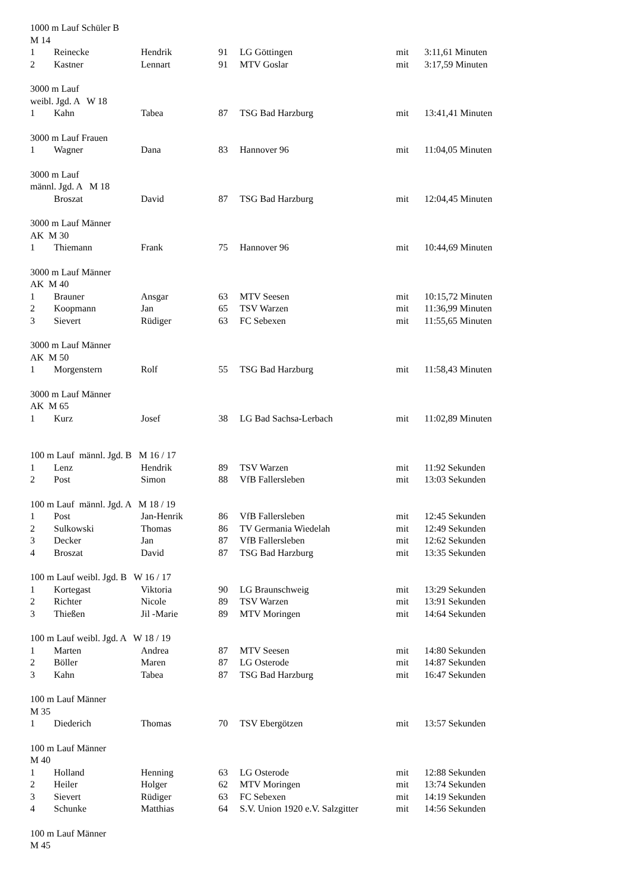| 1000 m Lauf Schüler B | | | | | | |
| M 14 | | | | | | |
| 1 | Reinecke | Hendrik | 91 | LG Göttingen | mit | 3:11,61 Minuten |
| 2 | Kastner | Lennart | 91 | MTV Goslar | mit | 3:17,59 Minuten |
| 3000 m Lauf | | | | | | |
| weibl. Jgd. A W 18 | | | | | | |
| 1 | Kahn | Tabea | 87 | TSG Bad Harzburg | mit | 13:41,41 Minuten |
| 3000 m Lauf Frauen | | | | | | |
| 1 | Wagner | Dana | 83 | Hannover 96 | mit | 11:04,05 Minuten |
| 3000 m Lauf | | | | | | |
| männl. Jgd. A M 18 | | | | | | |
| | Broszat | David | 87 | TSG Bad Harzburg | mit | 12:04,45 Minuten |
| 3000 m Lauf Männer | | | | | | |
| AK M 30 | | | | | | |
| 1 | Thiemann | Frank | 75 | Hannover 96 | mit | 10:44,69 Minuten |
| 3000 m Lauf Männer | | | | | | |
| AK M 40 | | | | | | |
| 1 | Brauner | Ansgar | 63 | MTV Seesen | mit | 10:15,72 Minuten |
| 2 | Koopmann | Jan | 65 | TSV Warzen | mit | 11:36,99 Minuten |
| 3 | Sievert | Rüdiger | 63 | FC Sebexen | mit | 11:55,65 Minuten |
| 3000 m Lauf Männer | | | | | | |
| AK M 50 | | | | | | |
| 1 | Morgenstern | Rolf | 55 | TSG Bad Harzburg | mit | 11:58,43 Minuten |
| 3000 m Lauf Männer | | | | | | |
| AK M 65 | | | | | | |
| 1 | Kurz | Josef | 38 | LG Bad Sachsa-Lerbach | mit | 11:02,89 Minuten |
| 100 m Lauf männl. Jgd. B M 16 / 17 | | | | | | |
| 1 | Lenz | Hendrik | 89 | TSV Warzen | mit | 11:92 Sekunden |
| 2 | Post | Simon | 88 | VfB Fallersleben | mit | 13:03 Sekunden |
| 100 m Lauf männl. Jgd. A M 18 / 19 | | | | | | |
| 1 | Post | Jan-Henrik | 86 | VfB Fallersleben | mit | 12:45 Sekunden |
| 2 | Sulkowski | Thomas | 86 | TV Germania Wiedelah | mit | 12:49 Sekunden |
| 3 | Decker | Jan | 87 | VfB Fallersleben | mit | 12:62 Sekunden |
| 4 | Broszat | David | 87 | TSG Bad Harzburg | mit | 13:35 Sekunden |
| 100 m Lauf weibl. Jgd. B W 16 / 17 | | | | | | |
| 1 | Kortegast | Viktoria | 90 | LG Braunschweig | mit | 13:29 Sekunden |
| 2 | Richter | Nicole | 89 | TSV Warzen | mit | 13:91 Sekunden |
| 3 | Thießen | Jil -Marie | 89 | MTV Moringen | mit | 14:64 Sekunden |
| 100 m Lauf weibl. Jgd. A W 18 / 19 | | | | | | |
| 1 | Marten | Andrea | 87 | MTV Seesen | mit | 14:80 Sekunden |
| 2 | Böller | Maren | 87 | LG Osterode | mit | 14:87 Sekunden |
| 3 | Kahn | Tabea | 87 | TSG Bad Harzburg | mit | 16:47 Sekunden |
| 100 m Lauf Männer | | | | | | |
| M 35 | | | | | | |
| 1 | Diederich | Thomas | 70 | TSV Ebergötzen | mit | 13:57 Sekunden |
| 100 m Lauf Männer | | | | | | |
| M 40 | | | | | | |
| 1 | Holland | Henning | 63 | LG Osterode | mit | 12:88 Sekunden |
| 2 | Heiler | Holger | 62 | MTV Moringen | mit | 13:74 Sekunden |
| 3 | Sievert | Rüdiger | 63 | FC Sebexen | mit | 14:19 Sekunden |
| 4 | Schunke | Matthias | 64 | S.V. Union 1920 e.V. Salzgitter | mit | 14:56 Sekunden |
| 100 m Lauf Männer | | | | | | |
| M 45 | | | | | | |